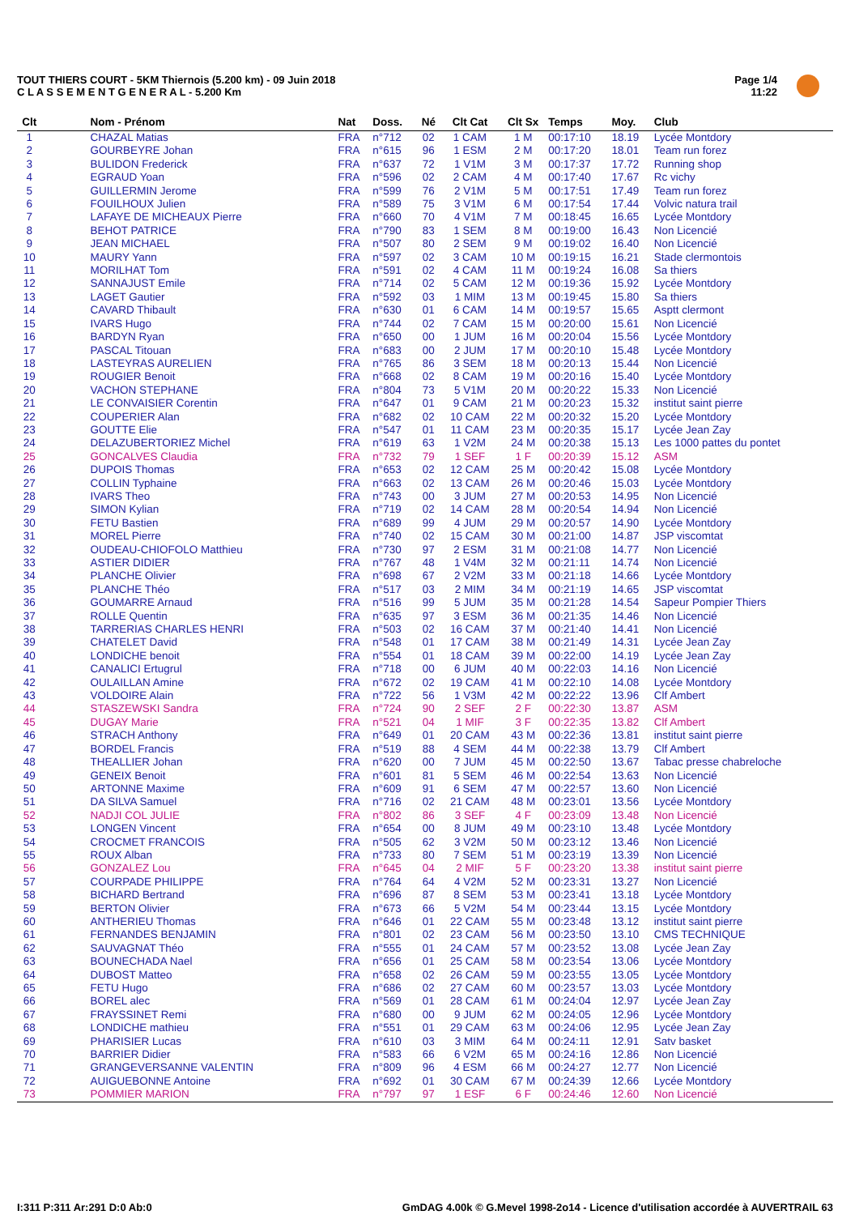TOUT THIERS COURT - 5KM Thiernois (5.200 km) - 09 Juin 2018
C L A S S E M E N T G E N E R A L - 5.200 Km
Page 1/4
11:22
| Clt | Nom - Prénom | Nat | Doss. | Né | Clt Cat | Clt Sx | Temps | Moy. | Club |
| --- | --- | --- | --- | --- | --- | --- | --- | --- | --- |
| 1 | CHAZAL Matias | FRA | n°712 | 02 | 1 CAM | 1 M | 00:17:10 | 18.19 | Lycée Montdory |
| 2 | GOURBEYRE Johan | FRA | n°615 | 96 | 1 ESM | 2 M | 00:17:20 | 18.01 | Team run forez |
| 3 | BULIDON Frederick | FRA | n°637 | 72 | 1 V1M | 3 M | 00:17:37 | 17.72 | Running shop |
| 4 | EGRAUD Yoan | FRA | n°596 | 02 | 2 CAM | 4 M | 00:17:40 | 17.67 | Rc vichy |
| 5 | GUILLERMIN Jerome | FRA | n°599 | 76 | 2 V1M | 5 M | 00:17:51 | 17.49 | Team run forez |
| 6 | FOUILHOUX Julien | FRA | n°589 | 75 | 3 V1M | 6 M | 00:17:54 | 17.44 | Volvic natura trail |
| 7 | LAFAYE DE MICHEAUX Pierre | FRA | n°660 | 70 | 4 V1M | 7 M | 00:18:45 | 16.65 | Lycée Montdory |
| 8 | BEHOT PATRICE | FRA | n°790 | 83 | 1 SEM | 8 M | 00:19:00 | 16.43 | Non Licencié |
| 9 | JEAN MICHAEL | FRA | n°507 | 80 | 2 SEM | 9 M | 00:19:02 | 16.40 | Non Licencié |
| 10 | MAURY Yann | FRA | n°597 | 02 | 3 CAM | 10 M | 00:19:15 | 16.21 | Stade clermontois |
| 11 | MORILHAT Tom | FRA | n°591 | 02 | 4 CAM | 11 M | 00:19:24 | 16.08 | Sa thiers |
| 12 | SANNAJUST Emile | FRA | n°714 | 02 | 5 CAM | 12 M | 00:19:36 | 15.92 | Lycée Montdory |
| 13 | LAGET Gautier | FRA | n°592 | 03 | 1 MIM | 13 M | 00:19:45 | 15.80 | Sa thiers |
| 14 | CAVARD Thibault | FRA | n°630 | 01 | 6 CAM | 14 M | 00:19:57 | 15.65 | Asptt clermont |
| 15 | IVARS Hugo | FRA | n°744 | 02 | 7 CAM | 15 M | 00:20:00 | 15.61 | Non Licencié |
| 16 | BARDYN Ryan | FRA | n°650 | 00 | 1 JUM | 16 M | 00:20:04 | 15.56 | Lycée Montdory |
| 17 | PASCAL Titouan | FRA | n°683 | 00 | 2 JUM | 17 M | 00:20:10 | 15.48 | Lycée Montdory |
| 18 | LASTEYRAS AURELIEN | FRA | n°765 | 86 | 3 SEM | 18 M | 00:20:13 | 15.44 | Non Licencié |
| 19 | ROUGIER Benoit | FRA | n°668 | 02 | 8 CAM | 19 M | 00:20:16 | 15.40 | Lycée Montdory |
| 20 | VACHON STEPHANE | FRA | n°804 | 73 | 5 V1M | 20 M | 00:20:22 | 15.33 | Non Licencié |
| 21 | LE CONVAISIER Corentin | FRA | n°647 | 01 | 9 CAM | 21 M | 00:20:23 | 15.32 | institut saint pierre |
| 22 | COUPERIER Alan | FRA | n°682 | 02 | 10 CAM | 22 M | 00:20:32 | 15.20 | Lycée Montdory |
| 23 | GOUTTE Elie | FRA | n°547 | 01 | 11 CAM | 23 M | 00:20:35 | 15.17 | Lycée Jean Zay |
| 24 | DELAZUBERTORIEZ Michel | FRA | n°619 | 63 | 1 V2M | 24 M | 00:20:38 | 15.13 | Les 1000 pattes du pontet |
| 25 | GONCALVES Claudia | FRA | n°732 | 79 | 1 SEF | 1 F | 00:20:39 | 15.12 | ASM |
| 26 | DUPOIS Thomas | FRA | n°653 | 02 | 12 CAM | 25 M | 00:20:42 | 15.08 | Lycée Montdory |
| 27 | COLLIN Typhaine | FRA | n°663 | 02 | 13 CAM | 26 M | 00:20:46 | 15.03 | Lycée Montdory |
| 28 | IVARS Theo | FRA | n°743 | 00 | 3 JUM | 27 M | 00:20:53 | 14.95 | Non Licencié |
| 29 | SIMON Kylian | FRA | n°719 | 02 | 14 CAM | 28 M | 00:20:54 | 14.94 | Non Licencié |
| 30 | FETU Bastien | FRA | n°689 | 99 | 4 JUM | 29 M | 00:20:57 | 14.90 | Lycée Montdory |
| 31 | MOREL Pierre | FRA | n°740 | 02 | 15 CAM | 30 M | 00:21:00 | 14.87 | JSP viscomtat |
| 32 | OUDEAU-CHIOFOLO Matthieu | FRA | n°730 | 97 | 2 ESM | 31 M | 00:21:08 | 14.77 | Non Licencié |
| 33 | ASTIER DIDIER | FRA | n°767 | 48 | 1 V4M | 32 M | 00:21:11 | 14.74 | Non Licencié |
| 34 | PLANCHE Olivier | FRA | n°698 | 67 | 2 V2M | 33 M | 00:21:18 | 14.66 | Lycée Montdory |
| 35 | PLANCHE Théo | FRA | n°517 | 03 | 2 MIM | 34 M | 00:21:19 | 14.65 | JSP viscomtat |
| 36 | GOUMARRE Arnaud | FRA | n°516 | 99 | 5 JUM | 35 M | 00:21:28 | 14.54 | Sapeur Pompier Thiers |
| 37 | ROLLE Quentin | FRA | n°635 | 97 | 3 ESM | 36 M | 00:21:35 | 14.46 | Non Licencié |
| 38 | TARRERIAS CHARLES HENRI | FRA | n°503 | 02 | 16 CAM | 37 M | 00:21:40 | 14.41 | Non Licencié |
| 39 | CHATELET David | FRA | n°548 | 01 | 17 CAM | 38 M | 00:21:49 | 14.31 | Lycée Jean Zay |
| 40 | LONDICHE benoit | FRA | n°554 | 01 | 18 CAM | 39 M | 00:22:00 | 14.19 | Lycée Jean Zay |
| 41 | CANALICI Ertugrul | FRA | n°718 | 00 | 6 JUM | 40 M | 00:22:03 | 14.16 | Non Licencié |
| 42 | OULAILLAN Amine | FRA | n°672 | 02 | 19 CAM | 41 M | 00:22:10 | 14.08 | Lycée Montdory |
| 43 | VOLDOIRE Alain | FRA | n°722 | 56 | 1 V3M | 42 M | 00:22:22 | 13.96 | Clf Ambert |
| 44 | STASZEWSKI Sandra | FRA | n°724 | 90 | 2 SEF | 2 F | 00:22:30 | 13.87 | ASM |
| 45 | DUGAY Marie | FRA | n°521 | 04 | 1 MIF | 3 F | 00:22:35 | 13.82 | Clf Ambert |
| 46 | STRACH Anthony | FRA | n°649 | 01 | 20 CAM | 43 M | 00:22:36 | 13.81 | institut saint pierre |
| 47 | BORDEL Francis | FRA | n°519 | 88 | 4 SEM | 44 M | 00:22:38 | 13.79 | Clf Ambert |
| 48 | THEALLIER Johan | FRA | n°620 | 00 | 7 JUM | 45 M | 00:22:50 | 13.67 | Tabac presse chabreloche |
| 49 | GENEIX Benoit | FRA | n°601 | 81 | 5 SEM | 46 M | 00:22:54 | 13.63 | Non Licencié |
| 50 | ARTONNE Maxime | FRA | n°609 | 91 | 6 SEM | 47 M | 00:22:57 | 13.60 | Non Licencié |
| 51 | DA SILVA Samuel | FRA | n°716 | 02 | 21 CAM | 48 M | 00:23:01 | 13.56 | Lycée Montdory |
| 52 | NADJI COL JULIE | FRA | n°802 | 86 | 3 SEF | 4 F | 00:23:09 | 13.48 | Non Licencié |
| 53 | LONGEN Vincent | FRA | n°654 | 00 | 8 JUM | 49 M | 00:23:10 | 13.48 | Lycée Montdory |
| 54 | CROCMET FRANCOIS | FRA | n°505 | 62 | 3 V2M | 50 M | 00:23:12 | 13.46 | Non Licencié |
| 55 | ROUX Alban | FRA | n°733 | 80 | 7 SEM | 51 M | 00:23:19 | 13.39 | Non Licencié |
| 56 | GONZALEZ Lou | FRA | n°645 | 04 | 2 MIF | 5 F | 00:23:20 | 13.38 | institut saint pierre |
| 57 | COURPADE PHILIPPE | FRA | n°764 | 64 | 4 V2M | 52 M | 00:23:31 | 13.27 | Non Licencié |
| 58 | BICHARD Bertrand | FRA | n°696 | 87 | 8 SEM | 53 M | 00:23:41 | 13.18 | Lycée Montdory |
| 59 | BERTON Olivier | FRA | n°673 | 66 | 5 V2M | 54 M | 00:23:44 | 13.15 | Lycée Montdory |
| 60 | ANTHERIEU Thomas | FRA | n°646 | 01 | 22 CAM | 55 M | 00:23:48 | 13.12 | institut saint pierre |
| 61 | FERNANDES BENJAMIN | FRA | n°801 | 02 | 23 CAM | 56 M | 00:23:50 | 13.10 | CMS TECHNIQUE |
| 62 | SAUVAGNAT Théo | FRA | n°555 | 01 | 24 CAM | 57 M | 00:23:52 | 13.08 | Lycée Jean Zay |
| 63 | BOUNECHADA Nael | FRA | n°656 | 01 | 25 CAM | 58 M | 00:23:54 | 13.06 | Lycée Montdory |
| 64 | DUBOST Matteo | FRA | n°658 | 02 | 26 CAM | 59 M | 00:23:55 | 13.05 | Lycée Montdory |
| 65 | FETU Hugo | FRA | n°686 | 02 | 27 CAM | 60 M | 00:23:57 | 13.03 | Lycée Montdory |
| 66 | BOREL alec | FRA | n°569 | 01 | 28 CAM | 61 M | 00:24:04 | 12.97 | Lycée Jean Zay |
| 67 | FRAYSSINET Remi | FRA | n°680 | 00 | 9 JUM | 62 M | 00:24:05 | 12.96 | Lycée Montdory |
| 68 | LONDICHE mathieu | FRA | n°551 | 01 | 29 CAM | 63 M | 00:24:06 | 12.95 | Lycée Jean Zay |
| 69 | PHARISIER Lucas | FRA | n°610 | 03 | 3 MIM | 64 M | 00:24:11 | 12.91 | Satv basket |
| 70 | BARRIER Didier | FRA | n°583 | 66 | 6 V2M | 65 M | 00:24:16 | 12.86 | Non Licencié |
| 71 | GRANGEVERSANNE VALENTIN | FRA | n°809 | 96 | 4 ESM | 66 M | 00:24:27 | 12.77 | Non Licencié |
| 72 | AUIGUEBONNE Antoine | FRA | n°692 | 01 | 30 CAM | 67 M | 00:24:39 | 12.66 | Lycée Montdory |
| 73 | POMMIER MARION | FRA | n°797 | 97 | 1 ESF | 6 F | 00:24:46 | 12.60 | Non Licencié |
I:311 P:311 Ar:291 D:0 Ab:0
GmDAG 4.00k © G.Mevel 1998-2o14 - Licence d'utilisation accordée à AUVERTRAIL 63